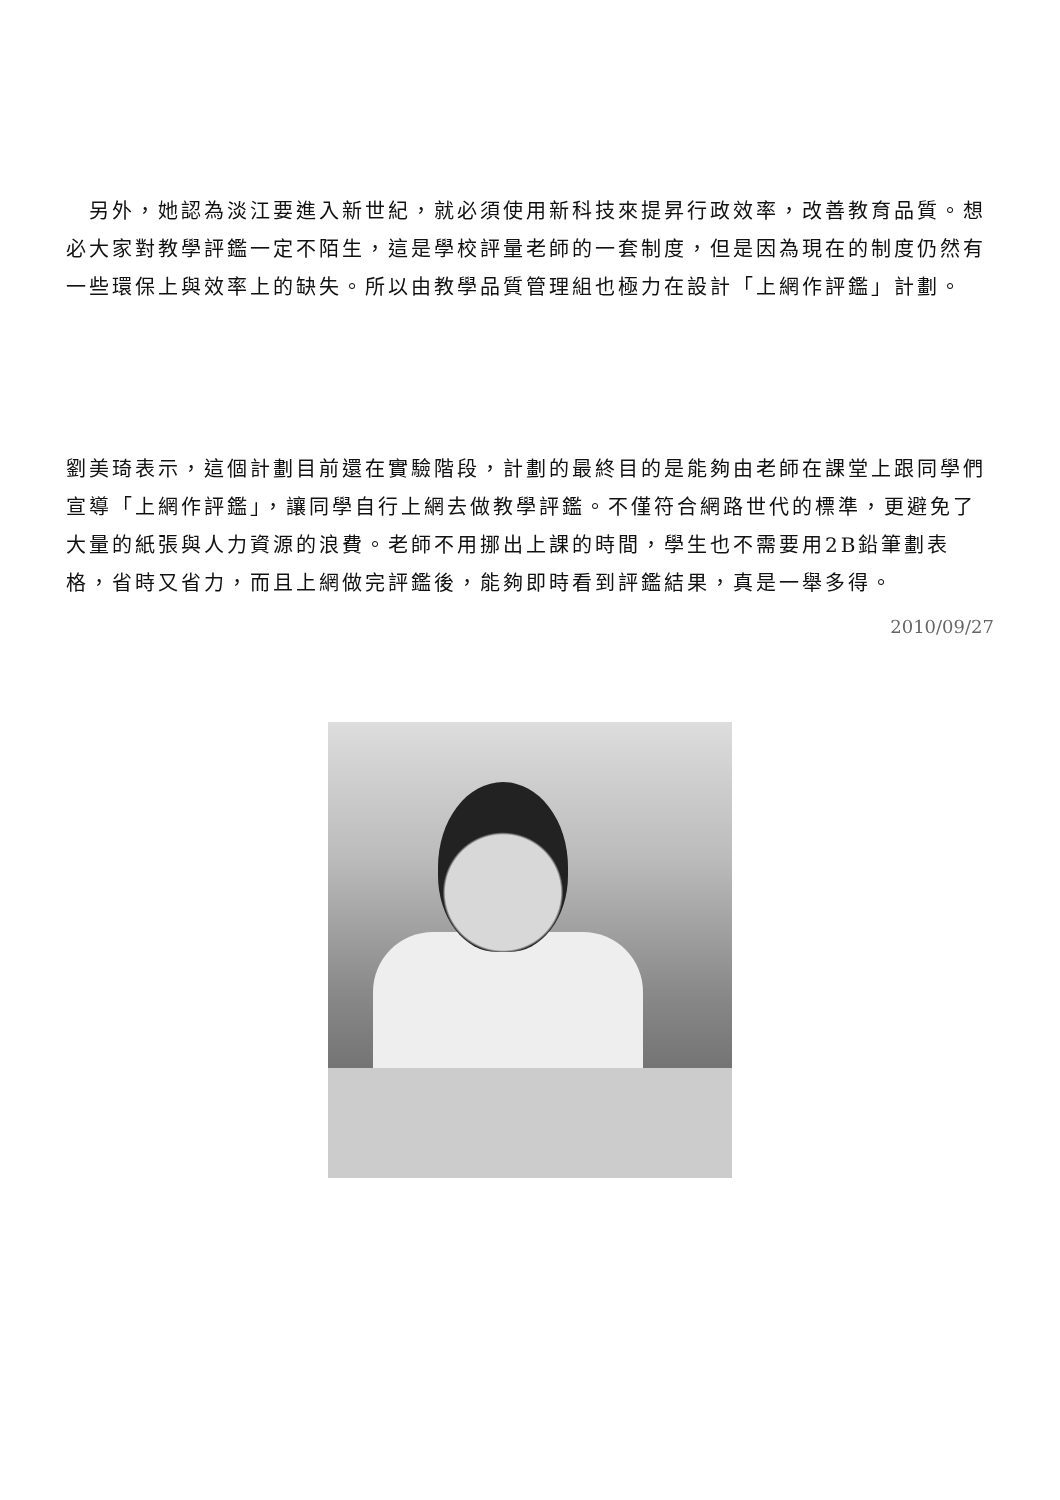另外，她認為淡江要進入新世紀，就必須使用新科技來提昇行政效率，改善教育品質。想必大家對教學評鑑一定不陌生，這是學校評量老師的一套制度，但是因為現在的制度仍然有一些環保上與效率上的缺失。所以由教學品質管理組也極力在設計「上網作評鑑」計劃。
劉美琦表示，這個計劃目前還在實驗階段，計劃的最終目的是能夠由老師在課堂上跟同學們宣導「上網作評鑑」，讓同學自行上網去做教學評鑑。不僅符合網路世代的標準，更避免了大量的紙張與人力資源的浪費。老師不用挪出上課的時間，學生也不需要用2B鉛筆劃表格，省時又省力，而且上網做完評鑑後，能夠即時看到評鑑結果，真是一舉多得。
2010/09/27